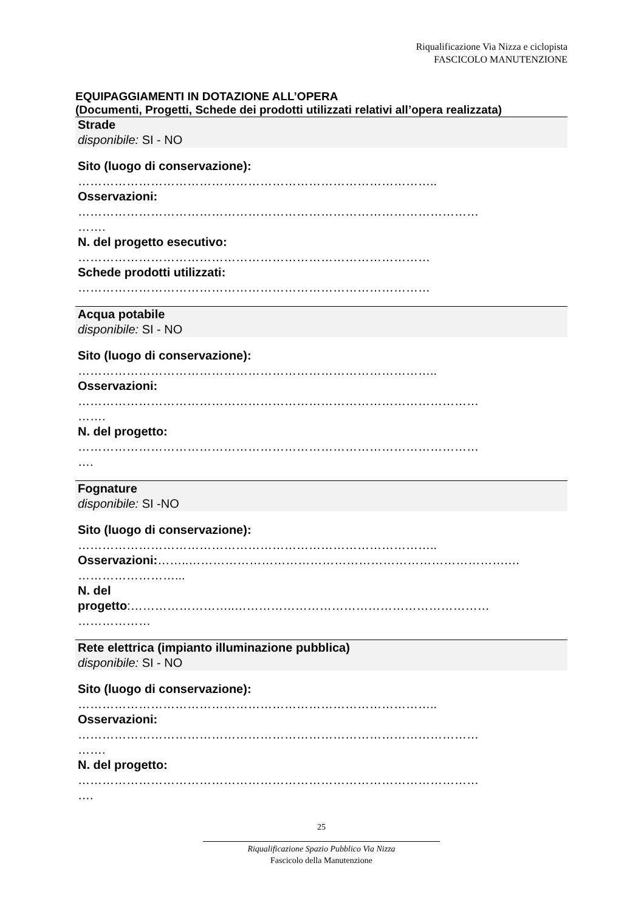Riqualificazione Via Nizza e ciclopista
FASCICOLO MANUTENZIONE
EQUIPAGGIAMENTI IN DOTAZIONE ALL’OPERA
(Documenti, Progetti, Schede dei prodotti utilizzati relativi all’opera realizzata)
Strade
disponibile: SI - NO
Sito (luogo di conservazione):
……………………………………………………………………………..
Osservazioni:
………………………………………………………………………………………
…….
N. del progetto esecutivo:
……………………………………………………………………………
Schede prodotti utilizzati:
……………………………………………………………………………
Acqua potabile
disponibile: SI - NO
Sito (luogo di conservazione):
……………………………………………………………………………..
Osservazioni:
………………………………………………………………………………………
…….
N. del progetto:
………………………………………………………………………………………
….
Fognature
disponibile: SI -NO
Sito (luogo di conservazione):
……………………………………………………………………………..
Osservazioni:……..…………………………………………………………………….…
……………………...
N. del
progetto:……………………..………………………………………………………
………………
Rete elettrica (impianto illuminazione pubblica)
disponibile: SI - NO
Sito (luogo di conservazione):
……………………………………………………………………………..
Osservazioni:
………………………………………………………………………………………
…….
N. del progetto:
………………………………………………………………………………………
….
25
Riqualificazione Spazio Pubblico Via Nizza
Fascicolo della Manutenzione